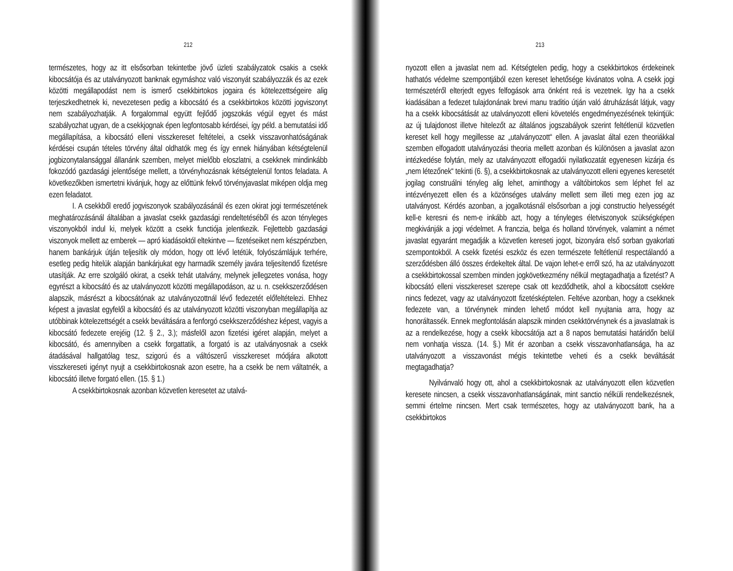212
természetes, hogy az itt elsősorban tekintetbe jövő üzleti szabályzatok csakis a csekk kibocsátója és az utalványozott banknak egymáshoz való viszonyát szabályozzák és az ezek közötti megállapodást nem is ismerő csekkbirtokos jogaira és kötelezettségeire alig terjeszkedhetnek ki, nevezetesen pedig a kibocsátó és a csekkbirtokos közötti jogviszonyt nem szabályozhatják. A forgalommal együtt fejlődő jogszokás végül egyet és mást szabályozhat ugyan, de a csekkjognak épen legfontosabb kérdései, így péld. a bemutatási idő megállapítása, a kibocsátó elleni visszkereset feltételei, a csekk visszavonhatóságának kérdései csupán tételes törvény által oldhatók meg és így ennek hiányában kétségtelenül jogbizonytalansággal állanánk szemben, melyet mielőbb eloszlatni, a csekknek mindinkább fokozódó gazdasági jelentősége mellett, a törvényhozásnak kétségtelenül fontos feladata. A következőkben ismertetni kivánjuk, hogy az előttünk fekvő törvényjavaslat miképen oldja meg ezen feladatot.
I. A csekkből eredő jogviszonyok szabályozásánál és ezen okirat jogi természetének meghatározásánál általában a javaslat csekk gazdasági rendeltetéséből és azon tényleges viszonyokból indul ki, melyek között a csekk functiója jelentkezik. Fejlettebb gazdasági viszonyok mellett az emberek — apró kiadásoktól eltekintve — fizetéseiket nem készpénzben, hanem bankárjuk útján teljesítik oly módon, hogy ott lévő letétük, folyószámlájuk terhére, esetleg pedig hitelük alapján bankárjukat egy harmadik személy javára teljesítendő fizetésre utasítják. Az erre szolgáló okirat, a csekk tehát utalvány, melynek jellegzetes vonása, hogy egyrészt a kibocsátó és az utalványozott közötti megállapodáson, az u. n. csekkszerződésen alapszik, másrészt a kibocsátónak az utalványozottnál lévő fedezetét előfeltételezi. Ehhez képest a javaslat egyfelől a kibocsátó és az utalványozott közötti viszonyban megállapítja az utóbbinak kötelezettségét a csekk beváltására a fenforgó csekkszerződéshez képest, vagyis a kibocsátó fedezete erejéig (12. § 2., 3.); másfelől azon fizetési igéret alapján, melyet a kibocsátó, és amennyiben a csekk forgattatik, a forgató is az utalványosnak a csekk átadásával hallgatólag tesz, szigorú és a váltószerű visszkereset módjára alkotott visszkereseti igényt nyujt a csekkbirtokosnak azon esetre, ha a csekk be nem váltatnék, a kibocsátó illetve forgató ellen. (15. § 1.)
A csekkbirtokosnak azonban közvetlen keresetet az utalvá-
213
nyozott ellen a javaslat nem ad. Kétségtelen pedig, hogy a csekkbirtokos érdekeinek hathatós védelme szempontjából ezen kereset lehetősége kivánatos volna. A csekk jogi természetéről elterjedt egyes felfogások arra önként reá is vezetnek. Igy ha a csekk kiadásában a fedezet tulajdonának brevi manu traditio útján való átruházását látjuk, vagy ha a csekk kibocsátását az utalványozott elleni követelés engedményezésének tekintjük: az új tulajdonost illetve hitelezőt az általános jogszabályok szerint feltétlenül közvetlen kereset kell hogy megillesse az „utalványozott“ ellen. A javaslat által ezen theoriákkal szemben elfogadott utalványozási theoria mellett azonban és különösen a javaslat azon intézkedése folytán, mely az utalványozott elfogadói nyilatkozatát egyenesen kizárja és „nem létezőnek“ tekinti (6. §), a csekkbirtokosnak az utalványozott elleni egyenes keresetét jogilag construálni tényleg alig lehet, aminthogy a váltóbirtokos sem léphet fel az intézvényezett ellen és a közönséges utalvány mellett sem illeti meg ezen jog az utalványost. Kérdés azonban, a jogalkotásnál elsősorban a jogi constructio helyességét kell-e keresni és nem-e inkább azt, hogy a tényleges életviszonyok szükségképen megkivánják a jogi védelmet. A franczia, belga és holland törvények, valamint a német javaslat egyaránt megadják a közvetlen kereseti jogot, bizonyára első sorban gyakorlati szempontokból. A csekk fizetési eszköz és ezen természete feltétlenül respectálandó a szerződésben álló összes érdekeltek által. De vajon lehet-e erről szó, ha az utalványozott a csekkbirtokossal szemben minden jogkövetkezmény nélkül megtagadhatja a fizetést? A kibocsátó elleni visszkereset szerepe csak ott kezdődhetik, ahol a kibocsátott csekkre nincs fedezet, vagy az utalványozott fizetésképtelen. Feltéve azonban, hogy a csekknek fedezete van, a törvénynek minden lehető módot kell nyujtania arra, hogy az honoráltassék. Ennek megfontolásán alapszik minden csekktörvénynek és a javaslatnak is az a rendelkezése, hogy a csekk kibocsátója azt a 8 napos bemutatási határidőn belül nem vonhatja vissza. (14. §.) Mit ér azonban a csekk visszavonhatlansága, ha az utalványozott a visszavonást mégis tekintetbe veheti és a csekk beváltását megtagadhatja?
Nyilvánvaló hogy ott, ahol a csekkbirtokosnak az utalványozott ellen közvetlen keresete nincsen, a csekk visszavonhatlanságának, mint sanctio nélküli rendelkezésnek, semmi értelme nincsen. Mert csak természetes, hogy az utalványozott bank, ha a csekkbirtokos